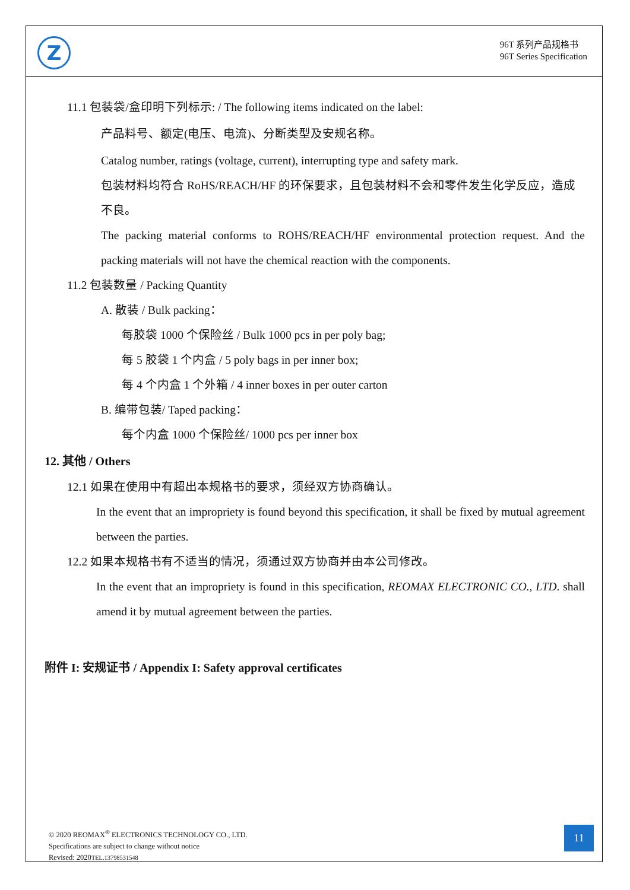Z
96T 系列产品规格书
96T Series Specification
11.1 包装袋/盒印明下列标示: / The following items indicated on the label:
产品料号、额定(电压、电流)、分断类型及安规名称。
Catalog number, ratings (voltage, current), interrupting type and safety mark.
包装材料均符合 RoHS/REACH/HF 的环保要求，且包装材料不会和零件发生化学反应，造成不良。
The packing material conforms to ROHS/REACH/HF environmental protection request. And the packing materials will not have the chemical reaction with the components.
11.2 包装数量 / Packing Quantity
A. 散装 / Bulk packing：
每胶袋 1000 个保险丝 / Bulk 1000 pcs in per poly bag;
每 5 胶袋 1 个内盒 / 5 poly bags in per inner box;
每 4 个内盒 1 个外箱 / 4 inner boxes in per outer carton
B. 编带包装/ Taped packing：
每个内盒 1000 个保险丝/ 1000 pcs per inner box
12. 其他 / Others
12.1 如果在使用中有超出本规格书的要求，须经双方协商确认。
In the event that an impropriety is found beyond this specification, it shall be fixed by mutual agreement between the parties.
12.2 如果本规格书有不适当的情况，须通过双方协商并由本公司修改。
In the event that an impropriety is found in this specification, REOMAX ELECTRONIC CO., LTD. shall amend it by mutual agreement between the parties.
附件 I: 安规证书 / Appendix I: Safety approval certificates
© 2020 REOMAX<sup>®</sup> ELECTRONICS TECHNOLOGY CO., LTD.
Specifications are subject to change without notice
Revised: 2020TEL.13798531548
11